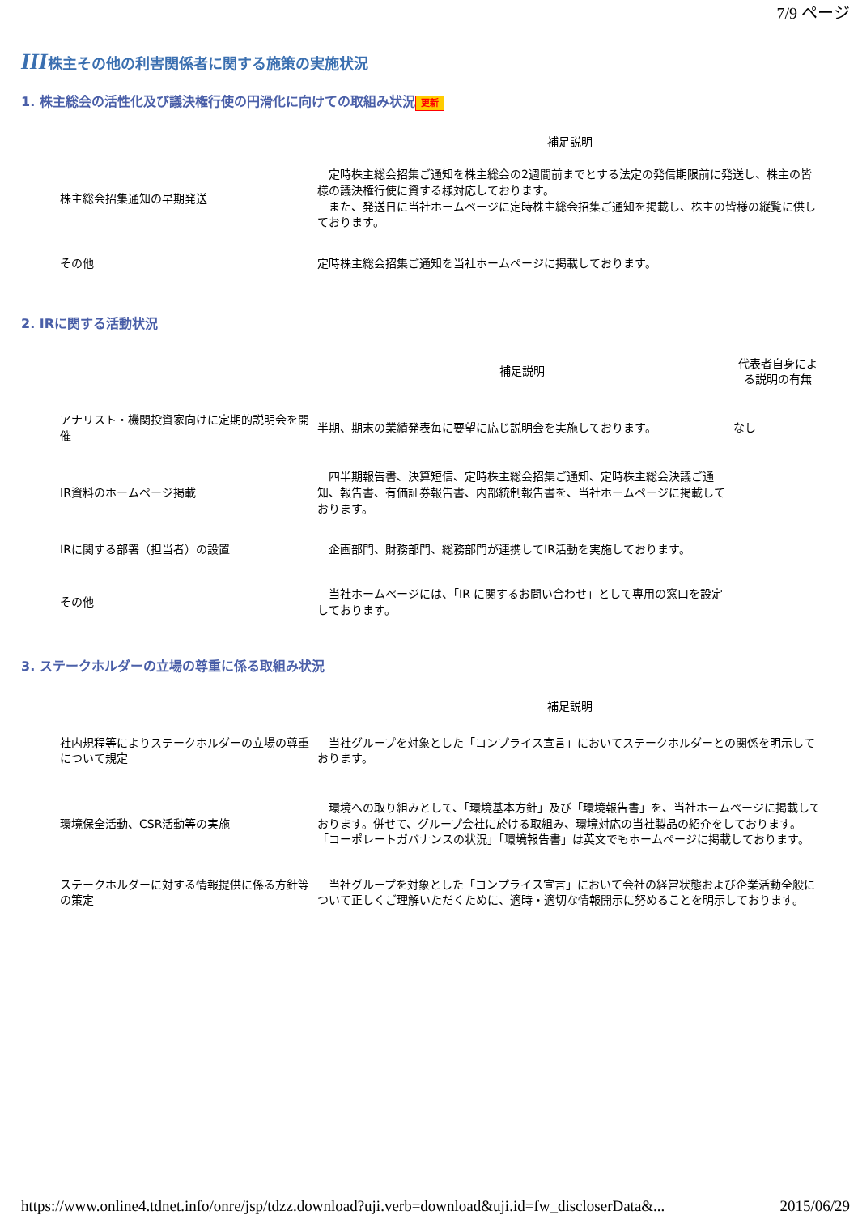7/9 ページ
III株主その他の利害関係者に関する施策の実施状況
1. 株主総会の活性化及び議決権行使の円滑化に向けての取組み状況 更新
| | 補足説明 |
| --- | --- |
| 株主総会招集通知の早期発送 | 定時株主総会招集ご通知を株主総会の2週間前までとする法定の発信期限前に発送し、株主の皆様の議決権行使に資する様対応しております。 また、発送日に当社ホームページに定時株主総会招集ご通知を掲載し、株主の皆様の縦覧に供しております。 |
| その他 | 定時株主総会招集ご通知を当社ホームページに掲載しております。 |
2. IRに関する活動状況
| | 補足説明 | 代表者自身による説明の有無 |
| --- | --- | --- |
| アナリスト・機関投資家向けに定期的説明会を開催 | 半期、期末の業績発表毎に要望に応じ説明会を実施しております。 | なし |
| IR資料のホームページ掲載 | 四半期報告書、決算短信、定時株主総会招集ご通知、定時株主総会決議ご通知、報告書、有価証券報告書、内部統制報告書を、当社ホームページに掲載しております。 | |
| IRに関する部署（担当者）の設置 | 企画部門、財務部門、総務部門が連携してIR活動を実施しております。 | |
| その他 | 当社ホームページには、「IR に関するお問い合わせ」として専用の窓口を設定しております。 | |
3. ステークホルダーの立場の尊重に係る取組み状況
| | 補足説明 |
| --- | --- |
| 社内規程等によりステークホルダーの立場の尊重について規定 | 当社グループを対象とした「コンプライス宣言」においてステークホルダーとの関係を明示しております。 |
| 環境保全活動、CSR活動等の実施 | 環境への取り組みとして、「環境基本方針」及び「環境報告書」を、当社ホームページに掲載しております。併せて、グループ会社に於ける取組み、環境対応の当社製品の紹介をしております。 「コーポレートガバナンスの状況」「環境報告書」は英文でもホームページに掲載しております。 |
| ステークホルダーに対する情報提供に係る方針等の策定 | 当社グループを対象とした「コンプライス宣言」において会社の経営状態および企業活動全般について正しくご理解いただくために、適時・適切な情報開示に努めることを明示しております。 |
https://www.online4.tdnet.info/onre/jsp/tdzz.download?uji.verb=download&uji.id=fw_discloserData&... 2015/06/29